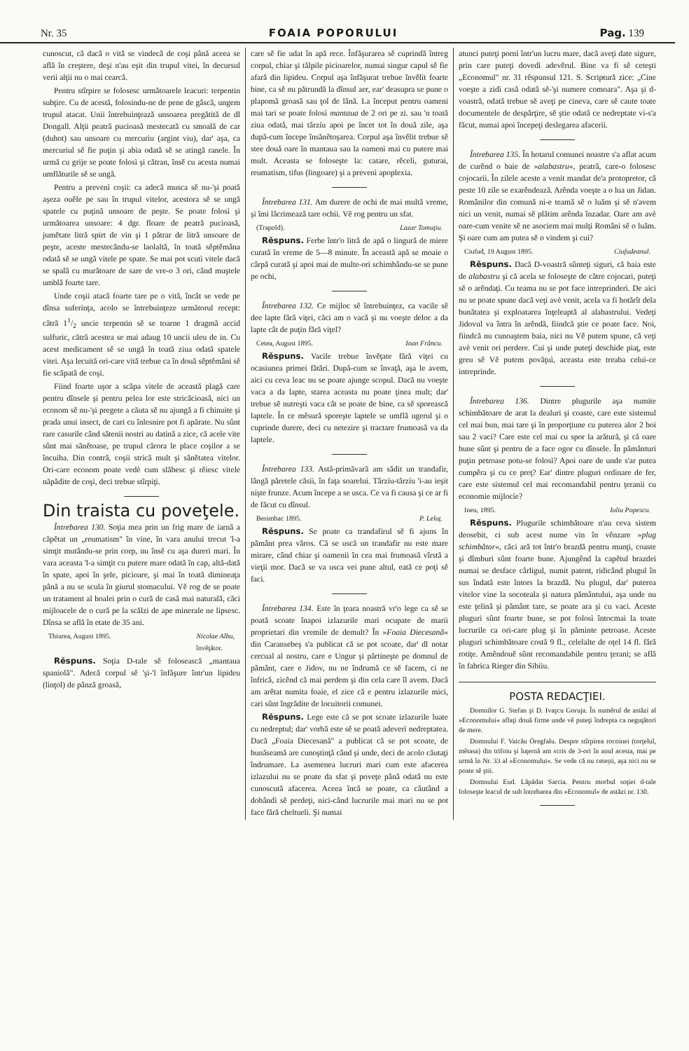Nr. 35 FOAIA POPORULUI Pag. 139
cunoscut, că dacă o vită se vindecă de coşi până aceea se află în creştere, deşi n'au eşit din trupul vitei, în decursul verii alţii nu o mai cearcă.
Pentru stîrpire se folosesc următoarele leacuri: terpentin subţire. Cu de acestă, folosindu-ne de pene de gâscă, ungem trupul atacat. Unii întrebuinţează unsoarea pregătită de dl Dongall. Alţii peatră pucioasă mestecată cu smoală de car (duhot) sau unsoare cu mercuriu (argint viu), dar' aşa, ca mercuriul sě fie puţin şi abia odată sě se atingă ranele. În urmă cu grije se poate folosì şi cătran, însě cu acesta numai umflăturile sě se ungă.
Pentru a prevenì coşii: ca adecă musca sě nu-'şi poată aşeza ouěle pe sau în trupul vitelor, acestora sě se ungă spatele cu puţină unsoare de peşte. Se poate folosì şi următoarea unsoare: 4 dgr. floare de peatră pucioasă, jumětate litră spirt de vin şi 1 pătrar de litră unsoare de peşte, aceste mestecându-se laolaltă, în toată sěptěmâna odată sě se ungă vitele pe spate. Se mai pot scutì vitele dacă se spală cu murătoare de sare de vre-o 3 ori, când muştele umblă foarte tare.
Unde coşii atacă foarte tare pe o vită, încât se vede pe dînsa suferinţa, acolo se întrebuinţeze următorul recept: cătră 11/2 uncie terpentin sě se toarne 1 dragmă accid sulfuric, cătră acestea se mai adaug 10 uncii uleu de in. Cu acest medicament sě se ungă în toată ziua odată spatele vitei. Aşa lecuită ori-care vită trebue ca în două sěptěmâni sě fie scăpată de coşi.
Fiind foarte uşor a scăpa vitele de această plagă care pentru dînsele şi pentru pelea lor este stricăcioasă, nici un econom sě nu-'şi pregete a căuta sě nu ajungă a fi chinuite şi prada unui insect, de cari cu înlesnire pot fi apărate. Nu sûnt rare casurile când sătenii nostri au datină a zice, că acele vite sûnt mai sănětoase, pe trupul cărora le place coşilor a se încuiba. Din contră, coşii strică mult şi sănětatea vitelor. Ori-care econom poate vedè cum slăbesc şi rěiesc vitele năpădite de coşi, deci trebue stîrpiţi.
Din traista cu poveţele.
Întrebarea 130. Soţia mea prin un frig mare de iarnă a căpětat un „reumatism" în vine, în vara anului trecut 'l-a simţit mutându-se prin corp, nu însě cu aşa dureri mari. În vara aceasta 'l-a simţit cu putere mare odată în cap, altă-dată în spate, apoi în şele, picioare, şi mai în toată dimineaţa până a nu se scula în giurul stomacului. Vě rog de se poate un tratament al boalei prin o cură de casă mai naturală, căci mijloacele de o cură pe la scălzi de ape minerale ne lipsesc. Dînsa se află în etate de 35 ani.
Thiurea, August 1895. Nicolae Albu,
învěţător.
Rěspuns. Soţia D-tale sě folosească „mantaua spaniolă". Adecă corpul sě 'şi-'l înfăşure într'un lipideu (linţol) de pânză groasă,
care sě fie udat în apă rece. Înfăşurarea sě cuprindă întreg corpul, chiar şi tălpile picioarelor, numai singur capul sě fie afară din lipideu. Corpul aşa înfăşurat trebue învělit foarte bine, ca sě nu pătrundă la dînsul aer, ear' deasupra se pune o plapomă groasă sau ţol de lână. La început pentru oameni mai tari se poate folosì mantaua de 2 ori pe zi. sau 'n toată ziua odată, mai târzíu apoi pe încet tot în două zile, aşa după-cum începe însănětoşarea. Corpul aşa învělit trebue sě stee două oare în mantaua sau la oameni mai cu putere mai mult. Aceasta se foloseşte la: catare, rěceli, guturai, reumatism, tifus (lingoare) şi a prevenì apoplexia.
Întrebarea 131. Am durere de ochi de mai multă vreme, şi îmi lăcrimează tare ochii. Vě rog pentru un sfat.
(Trapold). Lazar Tomuţiu.
Rěspuns. Ferbe într'o litră de apă o lingură de miere curată în vreme de 5—8 minute. În această apă se moaie o cârpă curată şi apoi mai de multe-ori schimbându-se se pune pe ochi,
Întrebarea 132. Ce mijloc sě întrebuinţez, ca vacile sě dee lapte fără viţei, căci am o vacă şi nu voeşte deloc a da lapte cât de puţin fără viţel?
Cetea, August 1895. Ioan Frâncu.
Rěspuns. Vacile trebue învěţate fără viţei cu ocasiunea primei fătări. După-cum se învaţă, aşa le avem, aici cu ceva leac nu se poate ajunge scopul. Dacă nu voeşte vaca a da lapte, starea aceasta nu poate ţinea mult; dar' trebue sě nutreşti vaca cât se poate de bine, ca sě sporească laptele. În ce měsură sporeşte laptele se umflă ugerul şi o cuprinde durere, deci cu netezire şi tractare frumoasă va da laptele.
Întrebarea 133. Astă-primăvară am sădit un trandafir, lângă păretele căsii, în faţa soarelui. Târzíu-târzíu 'i-au ieşit nişte frunze. Acum începe a se usca. Ce va fi causa şi ce ar fi de făcut cu dînsul.
Besimbac 1895. P. Leluţ.
Rěspuns. Se poate ca trandafirul sě fi ajuns în pământ prea văros. Că se uscă un trandafir nu este mare mirare, când chiar şi oamenii în cea mai frumoasă vîrstă a vieţii mor. Dacă se va usca vei pune altul, eată ce poţi sě faci.
Întrebarea 134. Este în ţeara noastră vr'o lege ca sě se poată scoate înapoi izlazurile mari ocupate de marii proprietari din vremile de demult? În »Foaia Diecesană« din Caransebeş s'a publicat că se pot scoate, dar' dl notar cercual al nostru, care e Ungur şi părtineşte pe domnul de pământ, care e Jidov, nu ne îndrumă ce sě facem, ci ne înfrică, zicênd că mai perdem şi din cela care îl avem. Dacă am arětat numita foaie, el zice că e pentru izlazurile mici, cari sûnt îngrădite de locuitorii comunei.
Rěspuns. Lege este că se pot scoate izlazurile luate cu nedreptul; dar' vorbă este sě se poată adeverì nedreptatea. Dacă „Foaia Diecesană" a publicat că se pot scoate, de bunăseamă are cunoştinţă când şi unde, deci de acolo căutaţi îndrumare. La asemenea lucruri mari cum este afacerea izlazului nu se poate da sfat şi poveţe până odată nu este cunoscută afacerea. Aceea încă se poate, ca căutând a dobândì sě perdeţi, nici-când lucrurile mai mari nu se pot face fără cheltueli. Şi numai
atunci puteţi pornì într'un lucru mare, dacă aveţi date sigure, prin care puteţi dovedì adevěrul. Bine va fi sě ceteşti „Economul" nr. 31 rěspunsul 121. S. Scriptură zice: „Cine voeşte a zidì casă odată sě-'şi numere comoara". Aşa şi d-voastră, odată trebue sě aveţi pe cineva, care sě caute toate documentele de despărţire, sě ştie odată ce nedreptate vi-s'a făcut, numai apoi începeţi deslegarea afacerii.
Întrebarea 135. În hotarul comunei noastre s'a aflat acum de curênd o baie de »alabastru«, peatră, care-o folosesc cojocarii. În zilele aceste a venit mandat de'a protopretor, că peste 10 zile se exarêndează. Arênda voeşte a o lua un Jidan. Românilor din comună ni-e teamă sě o luăm şi sě n'avem nici un venit, numai sě plătim arênda înzadar. Oare am avè oare-cum venite sě ne asociem mai mulţi Români sě o luăm. Şi oare cum am putea sě o vindem şi cui?
Ciufud, 19 August 1895. Ciufudeanul.
Rěspuns. Dacă D-voastră sûnteţi siguri, că baia este de alabastru şi că acela se foloseşte de către cojocari, puteţi sě o arêndaţi. Cu teama nu se pot face intreprinderi. De aici nu se poate spune dacă veţi avè venit, acela va fi hotărît dela bunătatea şi exploatarea înţeleaptă al alabastrului. Vedeţi Jidovul va întra în arêndă, fiindcă ştie ce poate face. Noi, fiindcă nu cunoaştem baia, nici nu Vě putem spune, că veţi avè venit ori perdere. Cui şi unde puteţi deschide piaţ, este greu sě Vě putem povăţuì, aceasta este treaba celui-ce intreprinde.
Întrebarea 136. Dintre plugurile aşa numite schimbătoare de arat la dealuri şi coaste, care este sistemul cel mai bun, mai tare şi în proporţiune cu puterea alor 2 boi sau 2 vaci? Care este cel mai cu spor la arătură, şi că oare bune sûnt şi pentru de a face ogor cu dînsele. În pământuri puţin petroase potu-se folosì? Apoi oare de unde s'ar putea cumpěra şi cu ce preţ? Ear' dintre pluguri ordinare de fer, care este sistemul cel mai recomandabil pentru ţeranii cu economie mijlocíe?
Ineu, 1895. Iuliu Popescu.
Rěspuns. Plugurile schimbătoare n'au ceva sistem deosebit, ci sub acest nume vin în vênzare »plug schimbător«, căci ară tot într'o brazdă pentru munţi, coaste şi dîmburi sûnt foarte bune. Ajungênd la capětul brazdei numai se desface cârligul, numit patent, ridicând plugul în sus îndată este întors la brazdă. Nu plugul, dar' puterea vitelor vine la socoteala şi natura pământului, aşa unde nu este ţelină şi pământ tare, se poate ara şi cu vaci. Aceste pluguri sûnt foarte bune, se pot folosì întocmai la toate lucrurile ca ori-care plug şi în păminte petroase. Aceste pluguri schimbătoare costă 9 fl., celelalte de oţel 14 fl. fără rotiţe. Amêndouě sûnt recomandabile pentru ţerani; se află în fabrica Rieger din Sibiiu.
POSTA REDACŢIEI.
Domnilor G. Stefan şi D. Ivaşcu Goruja. În numěrul de astăzi al »Economului« aflaţi două firme unde vě puteţi îndrepta ca neguţători de mere.
Domnului F. Vaicău Öregfalu. Despre stîrpirea rocoinei (torţelul, mětasa) din trifoiu şi luţernă am scris de 3-ori în anul acesta, mai pe urmă în Nr. 33 al »Economului«. Se vede că nu cetești, aşa nici nu se poate sě ştii.
Domnului Eud. Lăpădat Sarcia. Pentru morbul soţiei d-tale foloseşte leacul de sub întrebarea din »Economul« de astăzi nr. 130.